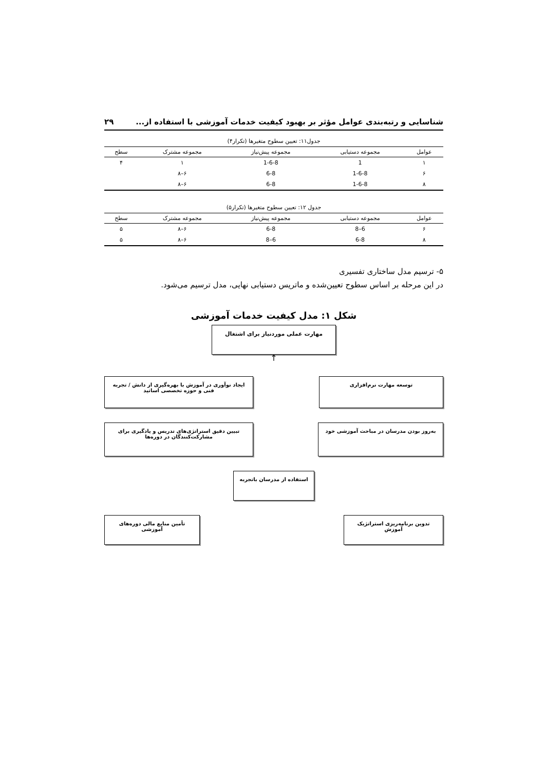شناسایی و رتبه‌بندی عوامل مؤثر بر بهبود کیفیت خدمات آموزشی با استفاده از... ۲۹
جدول۱۱: تعیین سطوح متغیرها (تکرار۴)
| عوامل | مجموعه دستیابی | مجموعه پیش‌نیاز | مجموعه مشترک | سطح |
| --- | --- | --- | --- | --- |
| ۱ | 1 | 1-6-8 | ۱ | ۴ |
| ۶ | 1-6-8 | 6-8 | ۶–۸ | |
| ۸ | 1-6-8 | 6-8 | ۶–۸ | |
جدول ۱۲: تعیین سطوح متغیرها (تکرار۵)
| عوامل | مجموعه دستیابی | مجموعه پیش‌نیاز | مجموعه مشترک | سطح |
| --- | --- | --- | --- | --- |
| ۶ | 6–8 | 6-8 | ۶–۸ | ۵ |
| ۸ | 6-8 | 6–8 | ۶–۸ | ۵ |
۵- ترسیم مدل ساختاری تفسیری
در این مرحله بر اساس سطوح تعیین‌شده و ماتریس دستیابی نهایی، مدل ترسیم می‌شود.
شکل ۱: مدل کیفیت خدمات آموزشی
مهارت عملی موردنیاز برای اشتغال
↑
توسعه مهارت نرم‌افزاری ایجاد نوآوری در آموزش با بهره‌گیری از دانش / تجربه فنی و حوزه تخصصی اساتید
به‌روز بودن مدرسان در مباحث آموزشی خود
تبیین دقیق استراتژی‌های تدریس و یادگیری برای مشارکت‌کنندگان در دوره‌ها
استفاده از مدرسان باتجربه
تدوین برنامه‌ریزی استراتژیک آموزش
تأمین منابع مالی دوره‌های آموزشی